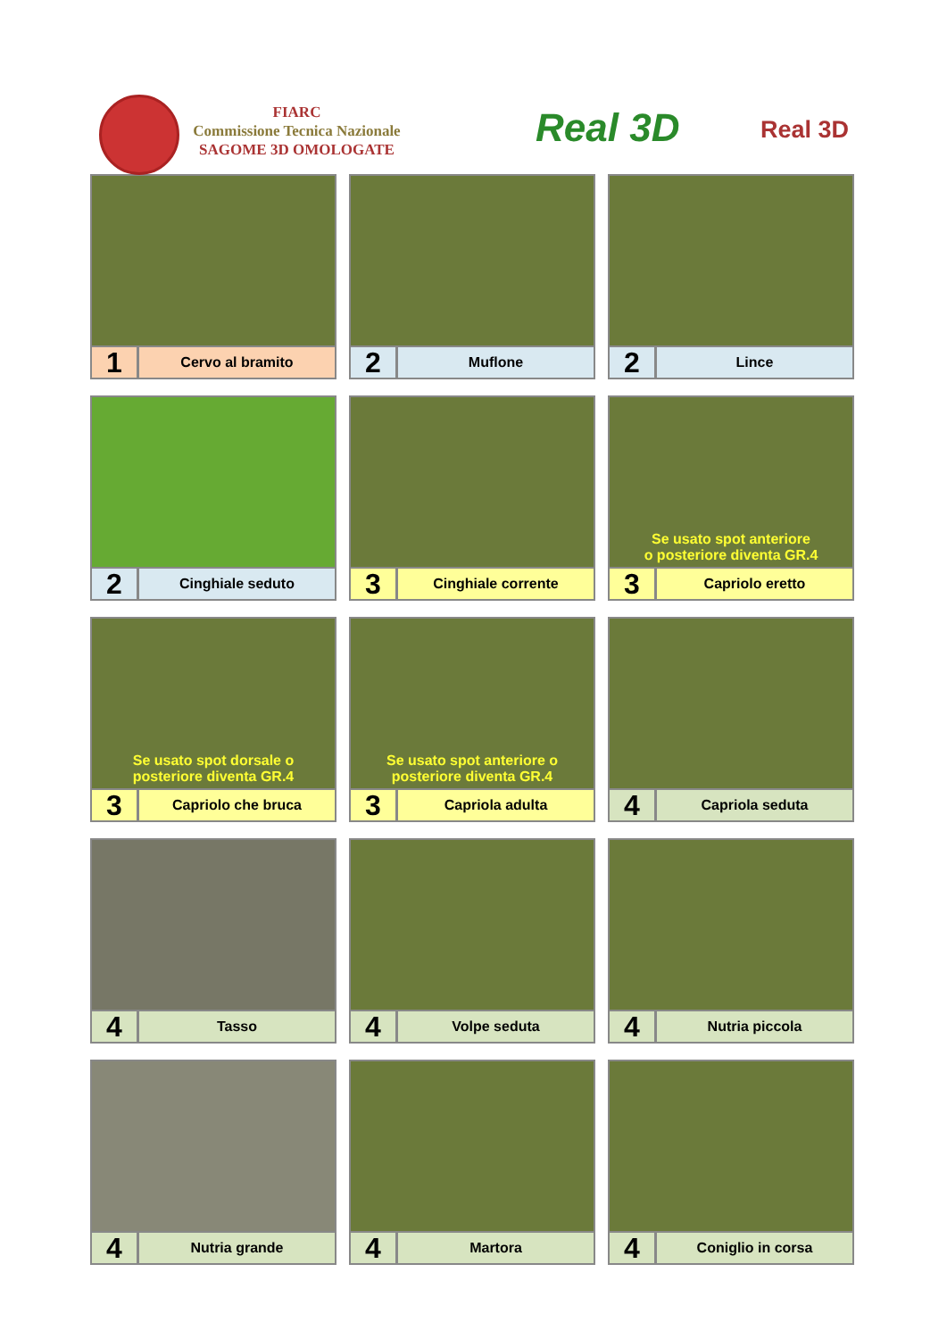FIARC
Commissione Tecnica Nazionale
SAGOME 3D OMOLOGATE
Real 3D Real 3D
1
Cervo al bramito
2
Muflone
2
Lince
2
Cinghiale seduto
3
Cinghiale corrente
Se usato spot anteriore
o posteriore diventa GR.4
3
Capriolo eretto
Se usato spot dorsale o
posteriore diventa GR.4
3
Capriolo che bruca
Se usato spot anteriore o
posteriore diventa GR.4
3
Capriola adulta
4
Capriola seduta
4
Tasso
4
Volpe seduta
4
Nutria piccola
4
Nutria grande
4
Martora
4
Coniglio in corsa